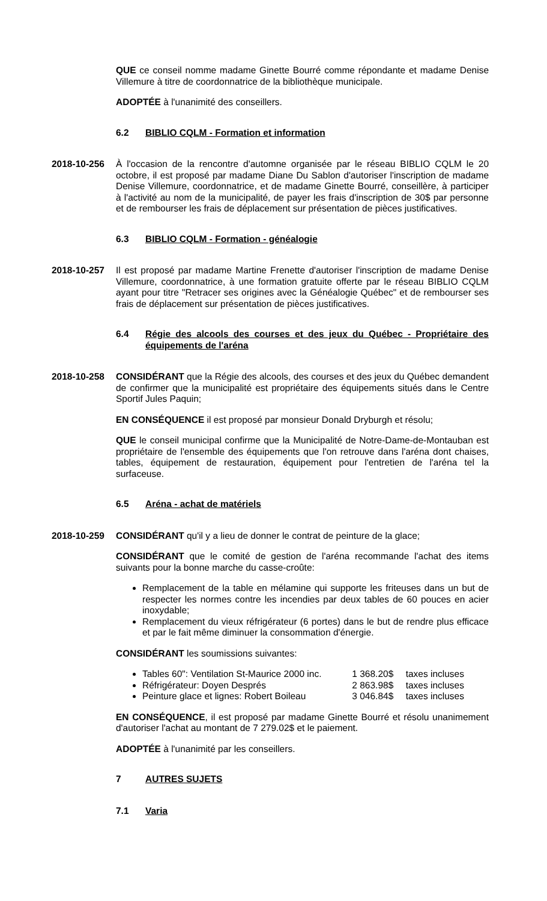QUE ce conseil nomme madame Ginette Bourré comme répondante et madame Denise Villemure à titre de coordonnatrice de la bibliothèque municipale.
ADOPTÉE à l'unanimité des conseillers.
6.2 BIBLIO CQLM - Formation et information
2018-10-256 À l'occasion de la rencontre d'automne organisée par le réseau BIBLIO CQLM le 20 octobre, il est proposé par madame Diane Du Sablon d'autoriser l'inscription de madame Denise Villemure, coordonnatrice, et de madame Ginette Bourré, conseillère, à participer à l'activité au nom de la municipalité, de payer les frais d'inscription de 30$ par personne et de rembourser les frais de déplacement sur présentation de pièces justificatives.
6.3 BIBLIO CQLM - Formation - généalogie
2018-10-257 Il est proposé par madame Martine Frenette d'autoriser l'inscription de madame Denise Villemure, coordonnatrice, à une formation gratuite offerte par le réseau BIBLIO CQLM ayant pour titre "Retracer ses origines avec la Généalogie Québec" et de rembourser ses frais de déplacement sur présentation de pièces justificatives.
6.4 Régie des alcools des courses et des jeux du Québec - Propriétaire des équipements de l'aréna
2018-10-258 CONSIDÉRANT que la Régie des alcools, des courses et des jeux du Québec demandent de confirmer que la municipalité est propriétaire des équipements situés dans le Centre Sportif Jules Paquin;
EN CONSÉQUENCE il est proposé par monsieur Donald Dryburgh et résolu;
QUE le conseil municipal confirme que la Municipalité de Notre-Dame-de-Montauban est propriétaire de l'ensemble des équipements que l'on retrouve dans l'aréna dont chaises, tables, équipement de restauration, équipement pour l'entretien de l'aréna tel la surfaceuse.
6.5 Aréna - achat de matériels
2018-10-259 CONSIDÉRANT qu'il y a lieu de donner le contrat de peinture de la glace;
CONSIDÉRANT que le comité de gestion de l'aréna recommande l'achat des items suivants pour la bonne marche du casse-croûte:
Remplacement de la table en mélamine qui supporte les friteuses dans un but de respecter les normes contre les incendies par deux tables de 60 pouces en acier inoxydable;
Remplacement du vieux réfrigérateur (6 portes) dans le but de rendre plus efficace et par le fait même diminuer la consommation d'énergie.
CONSIDÉRANT les soumissions suivantes:
Tables 60": Ventilation St-Maurice 2000 inc. 1 368.20$ taxes incluses
Réfrigérateur: Doyen Després 2 863.98$ taxes incluses
Peinture glace et lignes: Robert Boileau 3 046.84$ taxes incluses
EN CONSÉQUENCE, il est proposé par madame Ginette Bourré et résolu unanimement d'autoriser l'achat au montant de 7 279.02$ et le paiement.
ADOPTÉE à l'unanimité par les conseillers.
7 AUTRES SUJETS
7.1 Varia